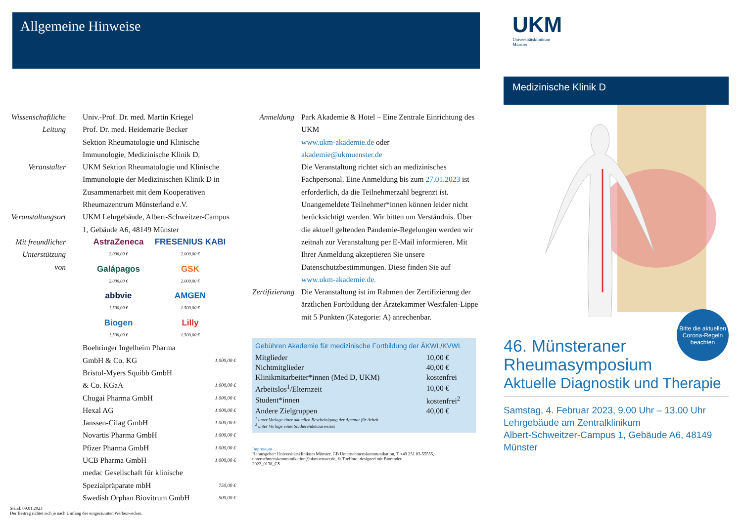Allgemeine Hinweise
Wissenschaftliche Leitung
Univ.-Prof. Dr. med. Martin Kriegel
Prof. Dr. med. Heidemarie Becker
Sektion Rheumatologie und Klinische Immunologie, Medizinische Klinik D,
Veranstalter UKM Sektion Rheumatologie und Klinische Immunologie der Medizinischen Klinik D in Zusammenarbeit mit dem Kooperativen Rheumazentrum Münsterland e.V.
Veranstaltungsort
UKM Lehrgebäude, Albert-Schweitzer-Campus 1, Gebäude A6, 48149 Münster
Mit freundlicher Unterstützung von
AstraZeneca
2.000,00 €
FRESENIUS KABI
2.000,00 €
Galápagos
2.000,00 €
GSK
2.000,00 €
abbvie
1.500,00 €
AMGEN
1.500,00 €
Biogen
1.500,00 €
Lilly
1.500,00 €
Boehringer Ingelheim Pharma
GmbH & Co. KG 1.000,00 €
Bristol-Myers Squibb GmbH
& Co. KGaA 1.000,00 €
Chugai Pharma GmbH 1.000,00 €
Hexal AG 1.000,00 €
Janssen-Cilag GmbH 1.000,00 €
Novartis Pharma GmbH 1.000,00 €
Pfizer Pharma GmbH 1.000,00 €
UCB Pharma GmbH 1.000,00 €
medac Gesellschaft für klinische
Spezialpräparate mbH 750,00 €
Swedish Orphan Biovitrum GmbH 500,00 €
Stand: 09.01.2023
Der Beitrag richtet sich je nach Umfang des eingeräumten Werbezweckes.
Anmeldung Park Akademie & Hotel – Eine Zentrale Einrichtung des UKM
www.ukm-akademie.de oder
akademie@ukmuenster.de
Die Veranstaltung richtet sich an medizinisches Fachpersonal. Eine Anmeldung bis zum 27.01.2023 ist erforderlich, da die Teilnehmerzahl begrenzt ist. Unangemeldete Teilnehmer*innen können leider nicht berücksichtigt werden. Wir bitten um Verständnis. Über die aktuell geltenden Pandemie-Regelungen werden wir zeitnah zur Veranstaltung per E-Mail informieren. Mit Ihrer Anmeldung akzeptieren Sie unsere Datenschutzbestimmungen. Diese finden Sie auf www.ukm-akademie.de.
Zertifizierung
Die Veranstaltung ist im Rahmen der Zertifizierung der ärztlichen Fortbildung der Ärztekammer Westfalen-Lippe mit 5 Punkten (Kategorie: A) anrechenbar.
Gebühren Akademie für medizinische Fortbildung der ÄKWL/KVWL
| Mitglieder | 10,00 € |
| Nichtmitglieder | 40,00 € |
| Klinikmitarbeiter*innen (Med D, UKM) | kostenfrei |
| Arbeitslos<sup>1</sup>/Elternzeit | 10,00 € |
| Student*innen | kostenfrei<sup>2</sup> |
| Andere Zielgruppen | 40,00 € |
<sup>1</sup> unter Vorlage einer aktuellen Bescheinigung der Agentur für Arbeit
<sup>2</sup> unter Vorlage eines Studierendenausweises
Impressum
Herausgeber: Universitätsklinikum Münster, GB Unternehmenskommunikation, T +49 251 83-55555, unternehmenskommunikation@ukmuenster.de, © Titelfoto: designed mit Biorender
2022_0138_CS
UKM
Universitätsklinikum
Münster
Medizinische Klinik D
Bitte die aktuellen Corona-Regeln beachten
46. Münsteraner
Rheumasymposium
Aktuelle Diagnostik und Therapie
Samstag, 4. Februar 2023, 9.00 Uhr – 13.00 Uhr
Lehrgebäude am Zentralklinikum
Albert-Schweitzer-Campus 1, Gebäude A6, 48149 Münster